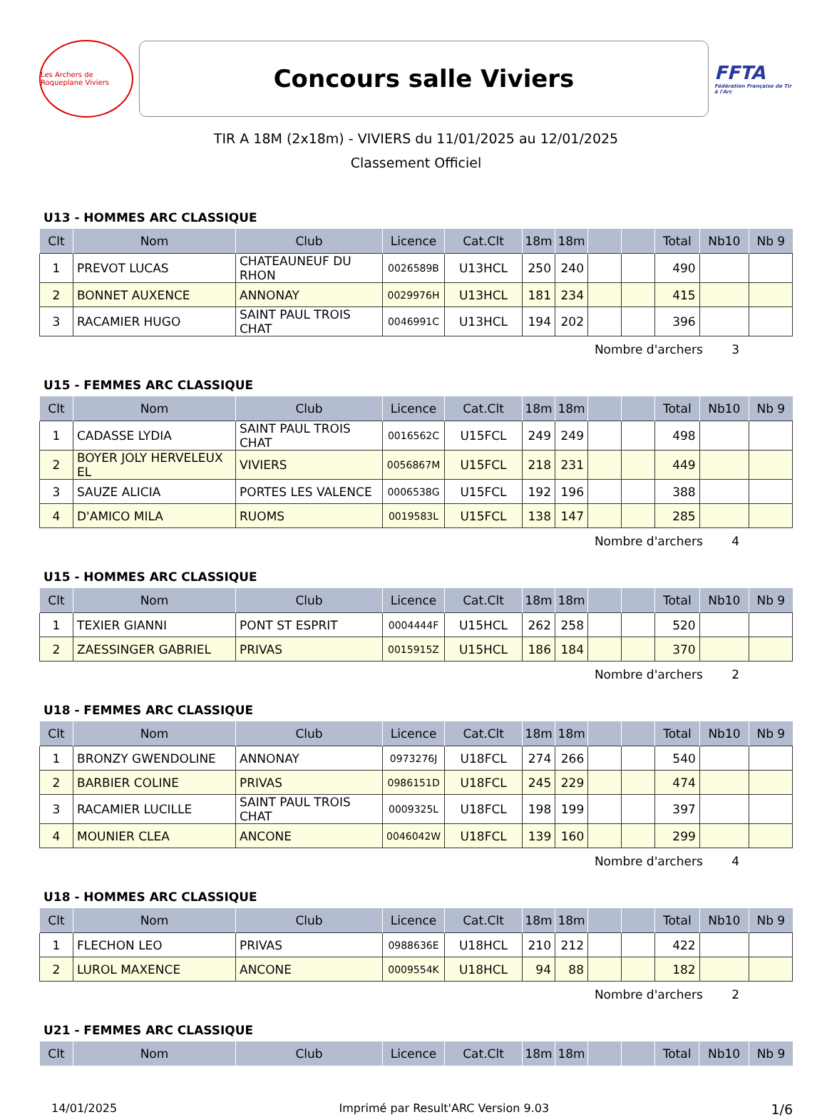Les Archers de Roqueplane Viviers
Concours salle Viviers
FFTA
Fédération Française de Tir à l'Arc
TIR A 18M (2x18m) - VIVIERS du 11/01/2025 au 12/01/2025
Classement Officiel
U13 - HOMMES ARC CLASSIQUE
| Clt | Nom | Club | Licence | Cat.Clt | 18m | 18m | | | Total | Nb10 | Nb 9 |
| --- | --- | --- | --- | --- | --- | --- | --- | --- | --- | --- | --- |
| 1 | PREVOT LUCAS | CHATEAUNEUF DU RHON | 0026589B | U13HCL | 250 | 240 | | | 490 | | |
| 2 | BONNET AUXENCE | ANNONAY | 0029976H | U13HCL | 181 | 234 | | | 415 | | |
| 3 | RACAMIER HUGO | SAINT PAUL TROIS CHAT | 0046991C | U13HCL | 194 | 202 | | | 396 | | |
Nombre d'archers 3
U15 - FEMMES ARC CLASSIQUE
| Clt | Nom | Club | Licence | Cat.Clt | 18m | 18m | | | Total | Nb10 | Nb 9 |
| --- | --- | --- | --- | --- | --- | --- | --- | --- | --- | --- | --- |
| 1 | CADASSE LYDIA | SAINT PAUL TROIS CHAT | 0016562C | U15FCL | 249 | 249 | | | 498 | | |
| 2 | BOYER JOLY HERVELEUX EL | VIVIERS | 0056867M | U15FCL | 218 | 231 | | | 449 | | |
| 3 | SAUZE ALICIA | PORTES LES VALENCE | 0006538G | U15FCL | 192 | 196 | | | 388 | | |
| 4 | D'AMICO MILA | RUOMS | 0019583L | U15FCL | 138 | 147 | | | 285 | | |
Nombre d'archers 4
U15 - HOMMES ARC CLASSIQUE
| Clt | Nom | Club | Licence | Cat.Clt | 18m | 18m | | | Total | Nb10 | Nb 9 |
| --- | --- | --- | --- | --- | --- | --- | --- | --- | --- | --- | --- |
| 1 | TEXIER GIANNI | PONT ST ESPRIT | 0004444F | U15HCL | 262 | 258 | | | 520 | | |
| 2 | ZAESSINGER GABRIEL | PRIVAS | 0015915Z | U15HCL | 186 | 184 | | | 370 | | |
Nombre d'archers 2
U18 - FEMMES ARC CLASSIQUE
| Clt | Nom | Club | Licence | Cat.Clt | 18m | 18m | | | Total | Nb10 | Nb 9 |
| --- | --- | --- | --- | --- | --- | --- | --- | --- | --- | --- | --- |
| 1 | BRONZY GWENDOLINE | ANNONAY | 0973276J | U18FCL | 274 | 266 | | | 540 | | |
| 2 | BARBIER COLINE | PRIVAS | 0986151D | U18FCL | 245 | 229 | | | 474 | | |
| 3 | RACAMIER LUCILLE | SAINT PAUL TROIS CHAT | 0009325L | U18FCL | 198 | 199 | | | 397 | | |
| 4 | MOUNIER CLEA | ANCONE | 0046042W | U18FCL | 139 | 160 | | | 299 | | |
Nombre d'archers 4
U18 - HOMMES ARC CLASSIQUE
| Clt | Nom | Club | Licence | Cat.Clt | 18m | 18m | | | Total | Nb10 | Nb 9 |
| --- | --- | --- | --- | --- | --- | --- | --- | --- | --- | --- | --- |
| 1 | FLECHON LEO | PRIVAS | 0988636E | U18HCL | 210 | 212 | | | 422 | | |
| 2 | LUROL MAXENCE | ANCONE | 0009554K | U18HCL | 94 | 88 | | | 182 | | |
Nombre d'archers 2
U21 - FEMMES ARC CLASSIQUE
| Clt | Nom | Club | Licence | Cat.Clt | 18m | 18m | | | Total | Nb10 | Nb 9 |
| --- | --- | --- | --- | --- | --- | --- | --- | --- | --- | --- | --- |
14/01/2025 Imprimé par Result'ARC Version 9.03 1/6